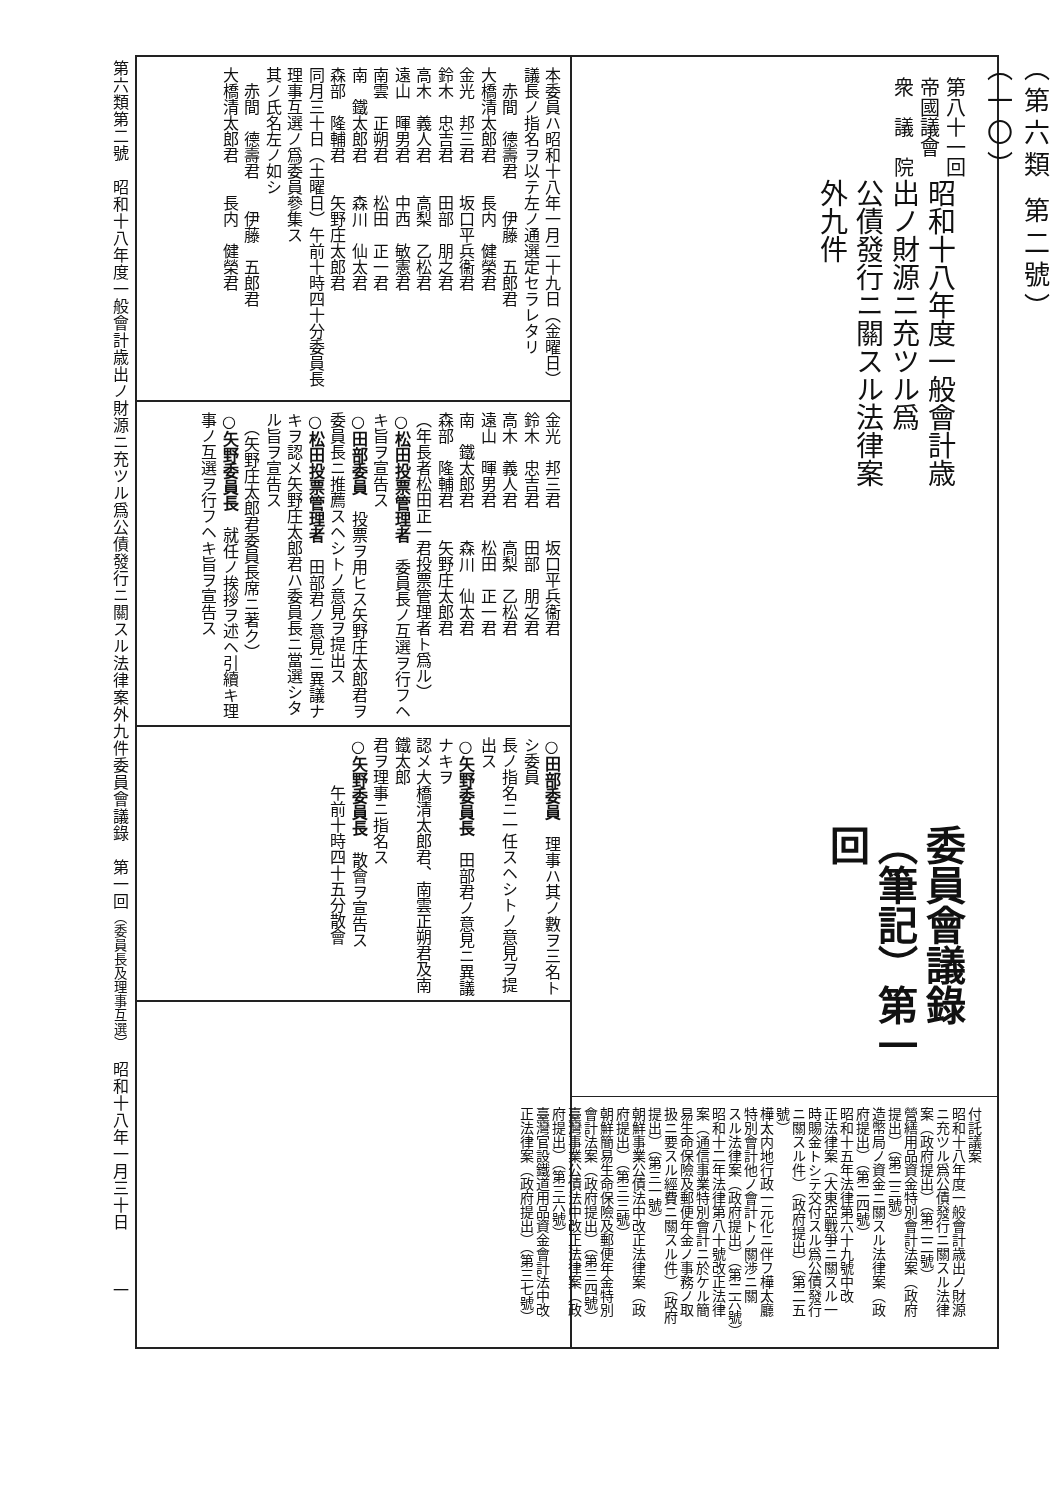（第六類 第二號）
（一〇）
第八十一回帝國議會
衆　議　院
昭和十八年度一般會計歳出ノ財源ニ充ツル爲
公債發行ニ關スル法律案外九件
委員會議錄（筆記）第一回
付託議案
昭和十八年度一般會計歳出ノ財源
ニ充ツル爲公債發行ニ關スル法律
案（政府提出）（第二二號）
營繕用品資金特別會計法案（政府
提出）（第二三號）
造幣局ノ資金ニ關スル法律案（政
府提出）（第二四號）
昭和十五年法律第六十九號中改
正法律案（大東亞戰爭ニ關スル一
時賜金トシテ交付スル爲公債發行
ニ關スル件）（政府提出）（第二五
號）
樺太内地行政一元化ニ伴フ樺太廳
特別會計他ノ會計トノ關渉ニ關
スル法律案（政府提出）（第二六號）
昭和十二年法律第八十號改正法律
案（通信事業特別會計ニ於ケル簡
易生命保險及郵便年金ノ事務ノ取
扱ニ要スル經費ニ關スル件）（政府
提出）（第三一號）
朝鮮事業公債法中改正法律案（政
府提出）（第三三號）
朝鮮簡易生命保險及郵便年金特別
會計法案（政府提出）（第三四號）
臺灣事業公債法中改正法律案（政
府提出）（第三六號）
臺灣官設鐵道用品資金會計法中改
正法律案（政府提出）（第三七號）
本委員ハ昭和十八年一月二十九日（金曜日）
議長ノ指名ヲ以テ左ノ通選定セラレタリ
　赤間　德壽君　　伊藤　五郎君
大橋清太郎君　　長内　健榮君
金光　邦三君　　坂口平兵衞君
鈴木　忠吉君　　田部　朋之君
高木　義人君　　高梨　乙松君
遠山　暉男君　　中西　敏憲君
南雲　正朔君　　松田　正一君
南　鐵太郎君　　森川　仙太君
森部　隆輔君　　矢野庄太郎君
同月三十日（土曜日）午前十時四十分委員長
理事互選ノ爲委員參集ス
其ノ氏名左ノ如シ
　赤間　德壽君　　伊藤　五郎君
大橋清太郎君　　長内　健榮君
金光　邦三君　　坂口平兵衞君
鈴木　忠吉君　　田部　朋之君
高木　義人君　　高梨　乙松君
遠山　暉男君　　松田　正一君
南　鐵太郎君　　森川　仙太君
森部　隆輔君　　矢野庄太郎君
（年長者松田正一君投票管理者ト爲ル）
○松田投票管理者　委員長ノ互選ヲ行フヘ
キ旨ヲ宣告ス
○田部委員　投票ヲ用ヒス矢野庄太郎君ヲ
委員長ニ推薦スヘシトノ意見ヲ提出ス
○松田投票管理者　田部君ノ意見ニ異議ナ
キヲ認メ矢野庄太郎君ハ委員長ニ當選シタ
ル旨ヲ宣告ス
　（矢野庄太郎君委員長席ニ著ク）
○矢野委員長　就任ノ挨拶ヲ述ヘ引續キ理
事ノ互選ヲ行フヘキ旨ヲ宣告ス
○田部委員　理事ハ其ノ數ヲ三名トシ委員
長ノ指名ニ一任スヘシトノ意見ヲ提出ス
○矢野委員長　田部君ノ意見ニ異議ナキヲ
認メ大橋清太郎君、南雲正朔君及南鐵太郎
君ヲ理事ニ指名ス
○矢野委員長　散會ヲ宣告ス
　　　午前十時四十五分散會
第六類第二號　昭和十八年度一般會計歳出ノ財源ニ充ツル爲公債發行ニ關スル法律案外九件委員會議錄　第一回（委員長及理事互選）　昭和十八年一月三十日　　　一